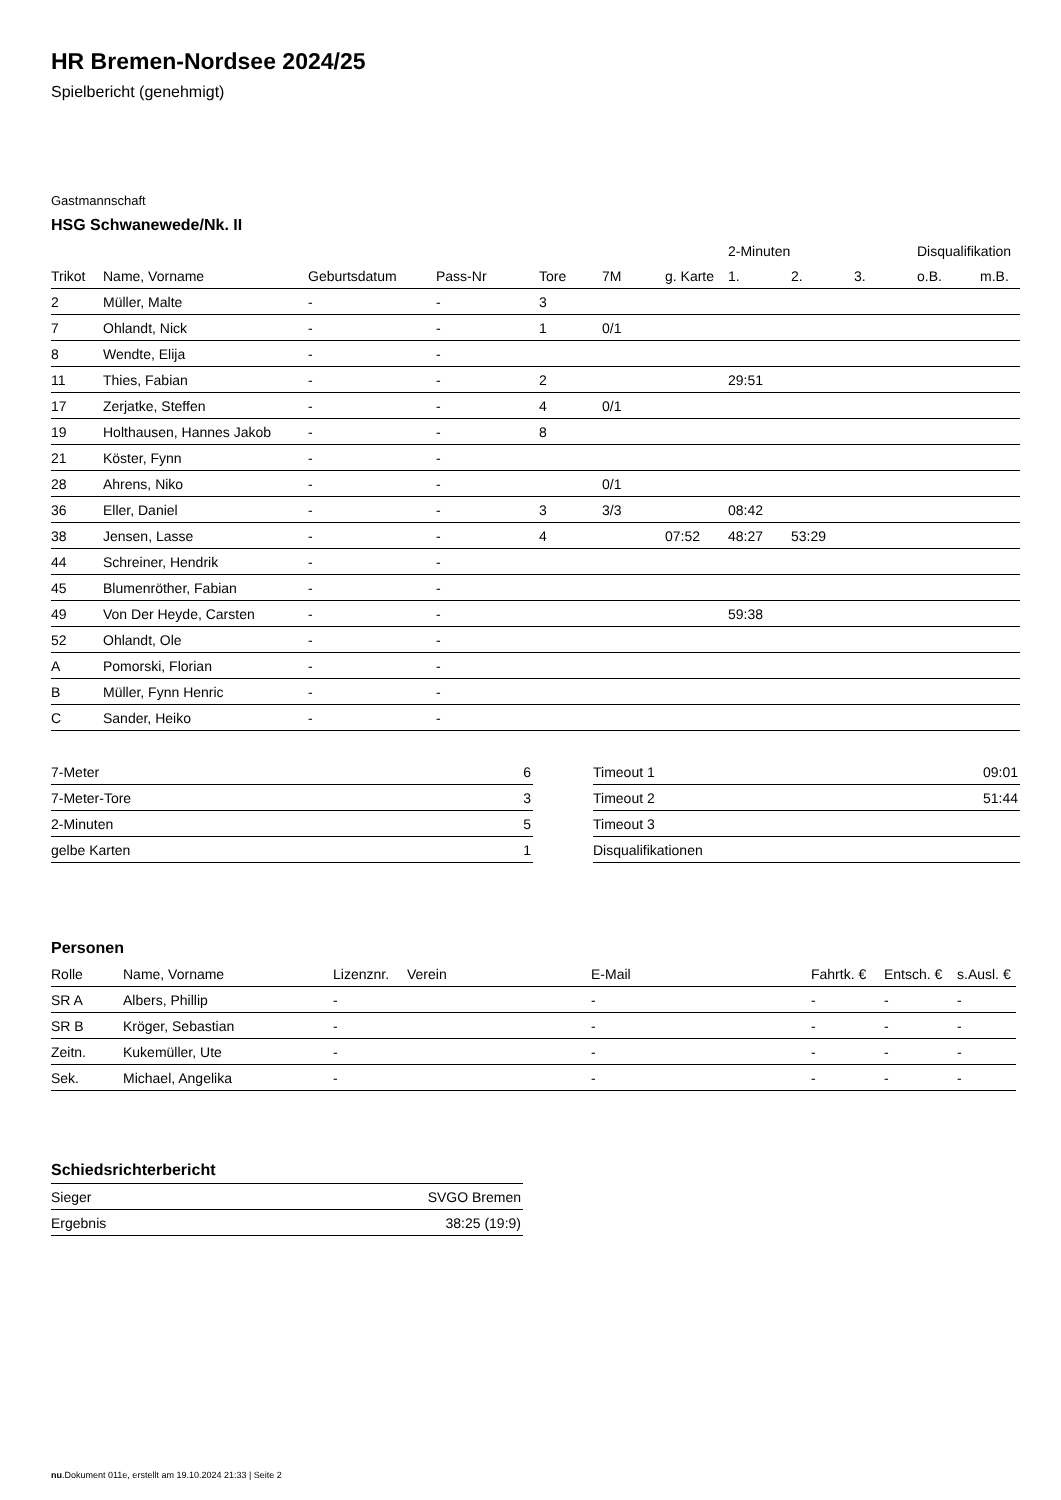HR Bremen-Nordsee 2024/25
Spielbericht (genehmigt)
Gastmannschaft
HSG Schwanewede/Nk. II
| | | | | | | | 2-Minuten | | | Disqualifikation | |
| --- | --- | --- | --- | --- | --- | --- | --- | --- | --- | --- | --- |
| Trikot | Name, Vorname | Geburtsdatum | Pass-Nr | Tore | 7M | g. Karte | 1. | 2. | 3. | o.B. | m.B. |
| 2 | Müller, Malte | - | - | 3 | | | | | | | |
| 7 | Ohlandt, Nick | - | - | 1 | 0/1 | | | | | | |
| 8 | Wendte, Elija | - | - | | | | | | | | |
| 11 | Thies, Fabian | - | - | 2 | | | 29:51 | | | | |
| 17 | Zerjatke, Steffen | - | - | 4 | 0/1 | | | | | | |
| 19 | Holthausen, Hannes Jakob | - | - | 8 | | | | | | | |
| 21 | Köster, Fynn | - | - | | | | | | | | |
| 28 | Ahrens, Niko | - | - | | 0/1 | | | | | | |
| 36 | Eller, Daniel | - | - | 3 | 3/3 | | 08:42 | | | | |
| 38 | Jensen, Lasse | - | - | 4 | | 07:52 | 48:27 | 53:29 | | | |
| 44 | Schreiner, Hendrik | - | - | | | | | | | | |
| 45 | Blumenröther, Fabian | - | - | | | | | | | | |
| 49 | Von Der Heyde, Carsten | - | - | | | | 59:38 | | | | |
| 52 | Ohlandt, Ole | - | - | | | | | | | | |
| A | Pomorski, Florian | - | - | | | | | | | | |
| B | Müller, Fynn Henric | - | - | | | | | | | | |
| C | Sander, Heiko | - | - | | | | | | | | |
| 7-Meter | 6 |
| 7-Meter-Tore | 3 |
| 2-Minuten | 5 |
| gelbe Karten | 1 |
| Timeout 1 | 09:01 |
| Timeout 2 | 51:44 |
| Timeout 3 | |
| Disqualifikationen | |
Personen
| Rolle | Name, Vorname | Lizenznr. | Verein | E-Mail | Fahrtk. € | Entsch. € | s.Ausl. € |
| --- | --- | --- | --- | --- | --- | --- | --- |
| SR A | Albers, Phillip | - | | - | - | - | - |
| SR B | Kröger, Sebastian | - | | - | - | - | - |
| Zeitn. | Kukemüller, Ute | - | | - | - | - | - |
| Sek. | Michael, Angelika | - | | - | - | - | - |
Schiedsrichterbericht
| Sieger | SVGO Bremen |
| Ergebnis | 38:25 (19:9) |
nu.Dokument 011e, erstellt am 19.10.2024 21:33 | Seite 2